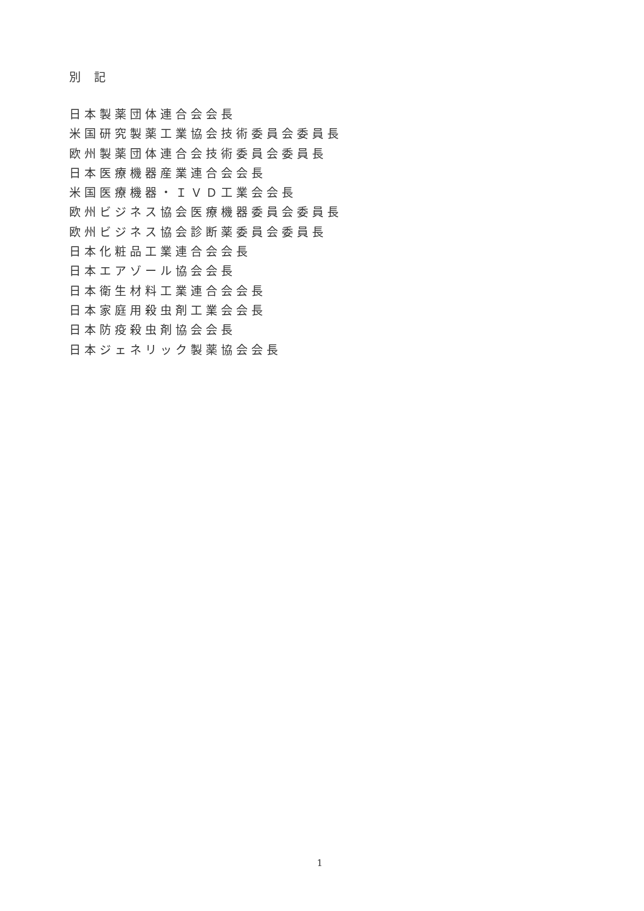別 記
日本製薬団体連合会会長
米国研究製薬工業協会技術委員会委員長
欧州製薬団体連合会技術委員会委員長
日本医療機器産業連合会会長
米国医療機器・ＩＶＤ工業会会長
欧州ビジネス協会医療機器委員会委員長
欧州ビジネス協会診断薬委員会委員長
日本化粧品工業連合会会長
日本エアゾール協会会長
日本衛生材料工業連合会会長
日本家庭用殺虫剤工業会会長
日本防疫殺虫剤協会会長
日本ジェネリック製薬協会会長
1